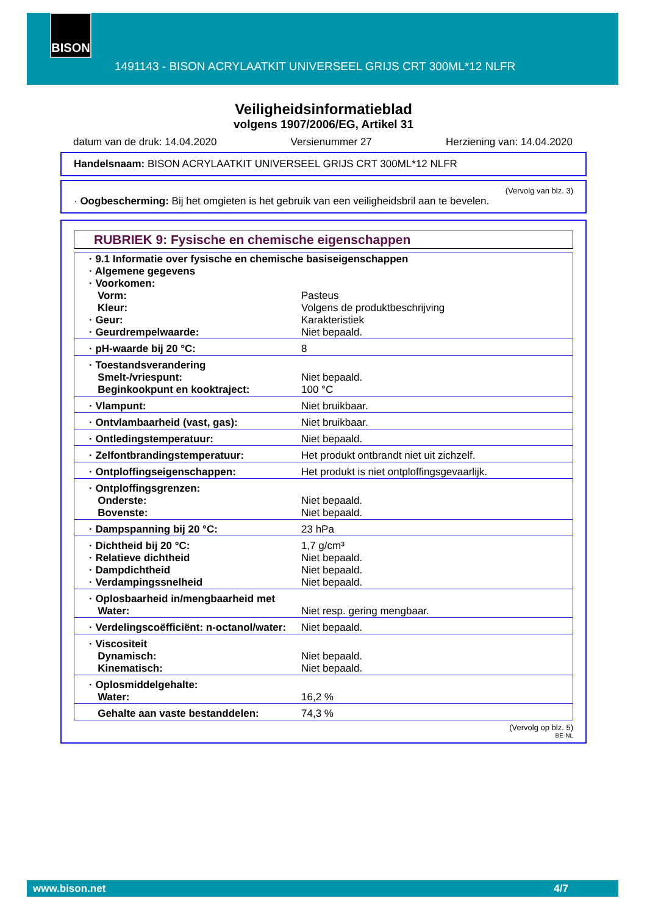BISON
1491143 - BISON ACRYLAATKIT UNIVERSEEL GRIJS CRT 300ML*12 NLFR
Veiligheidsinformatieblad
volgens 1907/2006/EG, Artikel 31
datum van de druk: 14.04.2020 Versienummer 27 Herziening van: 14.04.2020
Handelsnaam: BISON ACRYLAATKIT UNIVERSEEL GRIJS CRT 300ML*12 NLFR
(Vervolg van blz. 3)
· Oogbescherming: Bij het omgieten is het gebruik van een veiligheidsbril aan te bevelen.
RUBRIEK 9: Fysische en chemische eigenschappen
| · 9.1 Informatie over fysische en chemische basiseigenschappen · Algemene gegevens · Voorkomen: | |
| Vorm: Kleur: | Pasteus Volgens de produktbeschrijving |
| · Geur: · Geurdrempelwaarde: | Karakteristiek Niet bepaald. |
| · pH-waarde bij 20 °C: | 8 |
| · Toestandsverandering Smelt-/vriespunt: Beginkookpunt en kooktraject: | Niet bepaald. 100 °C |
| · Vlampunt: | Niet bruikbaar. |
| · Ontvlambaarheid (vast, gas): | Niet bruikbaar. |
| · Ontledingstemperatuur: | Niet bepaald. |
| · Zelfontbrandingstemperatuur: | Het produkt ontbrandt niet uit zichzelf. |
| · Ontploffingseigenschappen: | Het produkt is niet ontploffingsgevaarlijk. |
| · Ontploffingsgrenzen: Onderste: Bovenste: | Niet bepaald. Niet bepaald. |
| · Dampspanning bij 20 °C: | 23 hPa |
| · Dichtheid bij 20 °C: · Relatieve dichtheid · Dampdichtheid · Verdampingssnelheid | 1,7 g/cm³ Niet bepaald. Niet bepaald. Niet bepaald. |
| · Oplosbaarheid in/mengbaarheid met Water: | Niet resp. gering mengbaar. |
| · Verdelingscoëfficiënt: n-octanol/water: | Niet bepaald. |
| · Viscositeit Dynamisch: Kinematisch: | Niet bepaald. Niet bepaald. |
| · Oplosmiddelgehalte: Water: | 16,2 % |
| Gehalte aan vaste bestanddelen: | 74,3 % |
(Vervolg op blz. 5)
BE-NL
www.bison.net 4/7